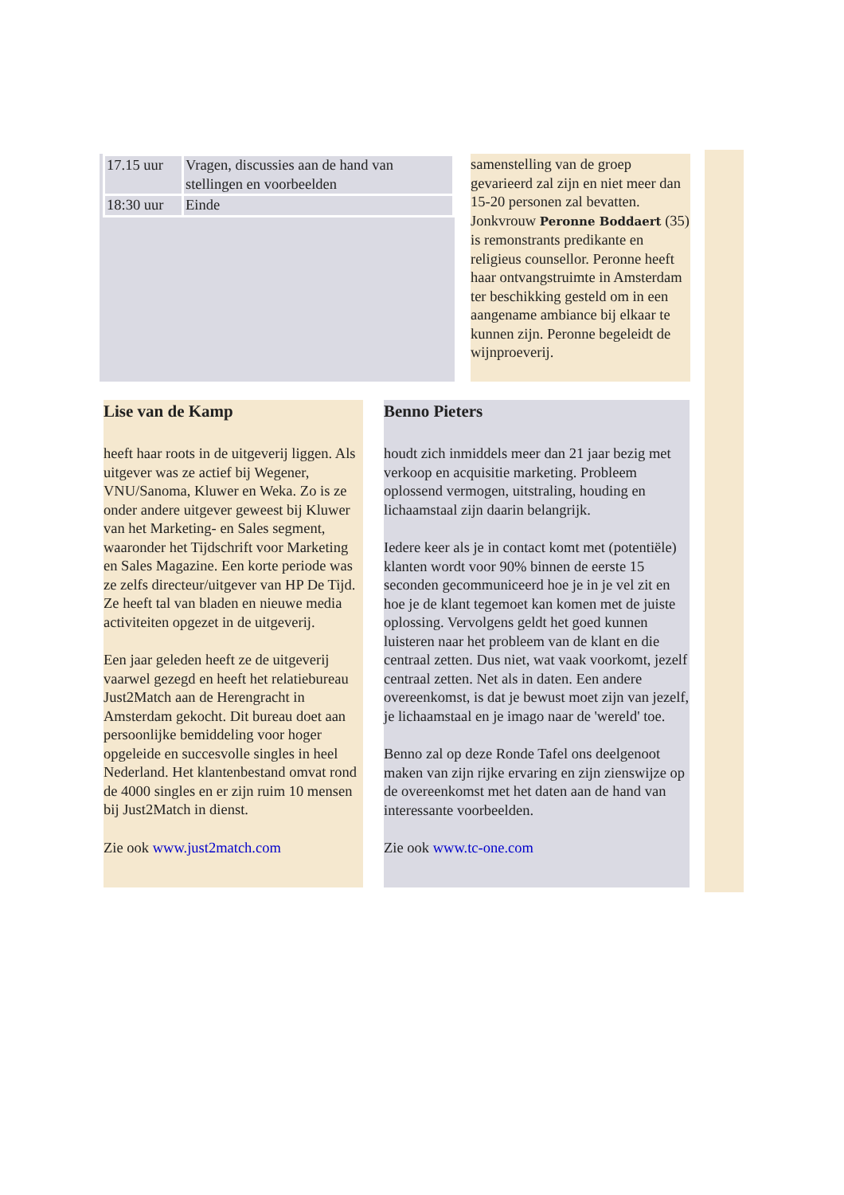| 17.15 uur | Vragen, discussies aan de hand van stellingen en voorbeelden |
| 18:30 uur | Einde |
samenstelling van de groep gevarieerd zal zijn en niet meer dan 15-20 personen zal bevatten. Jonkvrouw Peronne Boddaert (35) is remonstrants predikante en religieus counsellor. Peronne heeft haar ontvangstruimte in Amsterdam ter beschikking gesteld om in een aangename ambiance bij elkaar te kunnen zijn. Peronne begeleidt de wijnproeverij.
Lise van de Kamp
heeft haar roots in de uitgeverij liggen. Als uitgever was ze actief bij Wegener, VNU/Sanoma, Kluwer en Weka. Zo is ze onder andere uitgever geweest bij Kluwer van het Marketing- en Sales segment, waaronder het Tijdschrift voor Marketing en Sales Magazine. Een korte periode was ze zelfs directeur/uitgever van HP De Tijd. Ze heeft tal van bladen en nieuwe media activiteiten opgezet in de uitgeverij.
Een jaar geleden heeft ze de uitgeverij vaarwel gezegd en heeft het relatiebureau Just2Match aan de Herengracht in Amsterdam gekocht. Dit bureau doet aan persoonlijke bemiddeling voor hoger opgeleide en succesvolle singles in heel Nederland. Het klantenbestand omvat rond de 4000 singles en er zijn ruim 10 mensen bij Just2Match in dienst.
Zie ook www.just2match.com
Benno Pieters
houdt zich inmiddels meer dan 21 jaar bezig met verkoop en acquisitie marketing. Probleem oplossend vermogen, uitstraling, houding en lichaamstaal zijn daarin belangrijk.
Iedere keer als je in contact komt met (potentiële) klanten wordt voor 90% binnen de eerste 15 seconden gecommuniceerd hoe je in je vel zit en hoe je de klant tegemoet kan komen met de juiste oplossing. Vervolgens geldt het goed kunnen luisteren naar het probleem van de klant en die centraal zetten. Dus niet, wat vaak voorkomt, jezelf centraal zetten. Net als in daten. Een andere overeenkomst, is dat je bewust moet zijn van jezelf, je lichaamstaal en je imago naar de 'wereld' toe.
Benno zal op deze Ronde Tafel ons deelgenoot maken van zijn rijke ervaring en zijn zienswijze op de overeenkomst met het daten aan de hand van interessante voorbeelden.
Zie ook www.tc-one.com